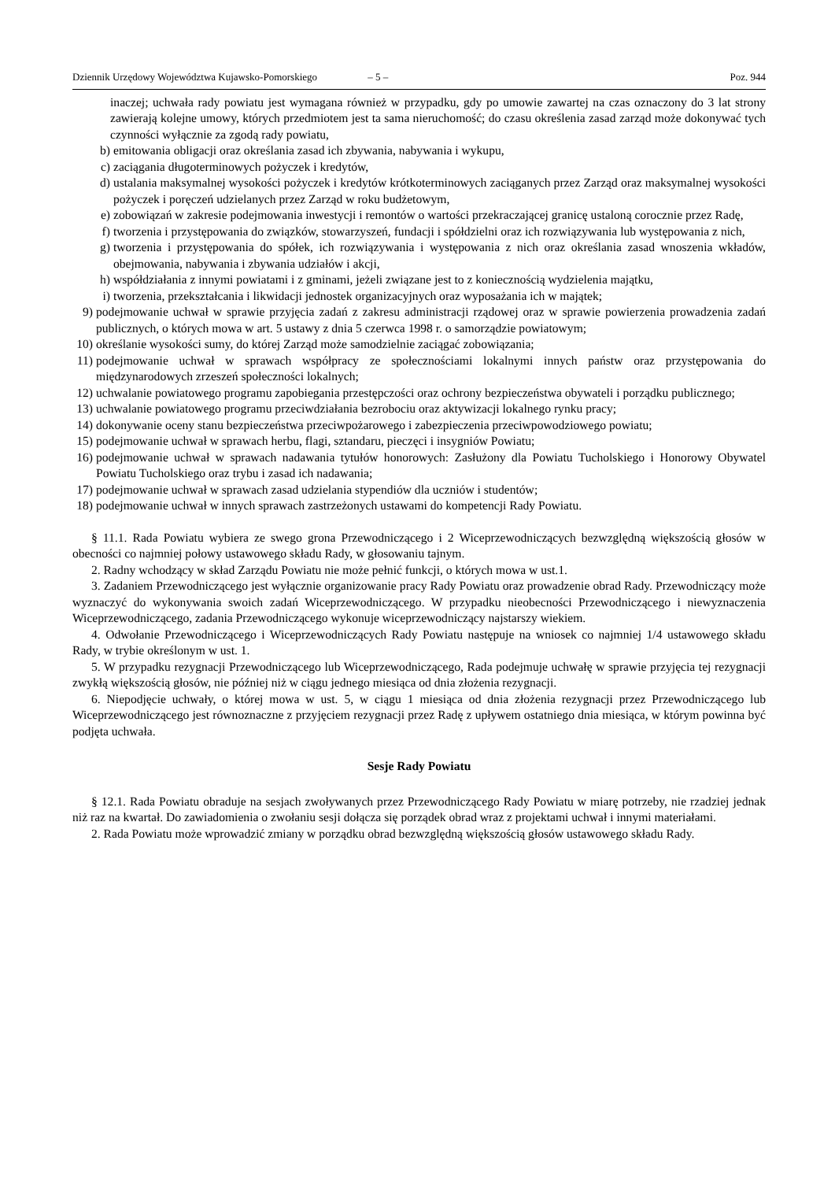Dziennik Urzędowy Województwa Kujawsko-Pomorskiego – 5 – Poz. 944
inaczej; uchwała rady powiatu jest wymagana również w przypadku, gdy po umowie zawartej na czas oznaczony do 3 lat strony zawierają kolejne umowy, których przedmiotem jest ta sama nieruchomość; do czasu określenia zasad zarząd może dokonywać tych czynności wyłącznie za zgodą rady powiatu,
b) emitowania obligacji oraz określania zasad ich zbywania, nabywania i wykupu,
c) zaciągania długoterminowych pożyczek i kredytów,
d) ustalania maksymalnej wysokości pożyczek i kredytów krótkoterminowych zaciąganych przez Zarząd oraz maksymalnej wysokości pożyczek i poręczeń udzielanych przez Zarząd w roku budżetowym,
e) zobowiązań w zakresie podejmowania inwestycji i remontów o wartości przekraczającej granicę ustaloną corocznie przez Radę,
f) tworzenia i przystępowania do związków, stowarzyszeń, fundacji i spółdzielni oraz ich rozwiązywania lub występowania z nich,
g) tworzenia i przystępowania do spółek, ich rozwiązywania i występowania z nich oraz określania zasad wnoszenia wkładów, obejmowania, nabywania i zbywania udziałów i akcji,
h) współdziałania z innymi powiatami i z gminami, jeżeli związane jest to z koniecznością wydzielenia majątku,
i) tworzenia, przekształcania i likwidacji jednostek organizacyjnych oraz wyposażania ich w majątek;
9) podejmowanie uchwał w sprawie przyjęcia zadań z zakresu administracji rządowej oraz w sprawie powierzenia prowadzenia zadań publicznych, o których mowa w art. 5 ustawy z dnia 5 czerwca 1998 r. o samorządzie powiatowym;
10) określanie wysokości sumy, do której Zarząd może samodzielnie zaciągać zobowiązania;
11) podejmowanie uchwał w sprawach współpracy ze społecznościami lokalnymi innych państw oraz przystępowania do międzynarodowych zrzeszeń społeczności lokalnych;
12) uchwalanie powiatowego programu zapobiegania przestępczości oraz ochrony bezpieczeństwa obywateli i porządku publicznego;
13) uchwalanie powiatowego programu przeciwdziałania bezrobociu oraz aktywizacji lokalnego rynku pracy;
14) dokonywanie oceny stanu bezpieczeństwa przeciwpożarowego i zabezpieczenia przeciwpowodziowego powiatu;
15) podejmowanie uchwał w sprawach herbu, flagi, sztandaru, pieczęci i insygniów Powiatu;
16) podejmowanie uchwał w sprawach nadawania tytułów honorowych: Zasłużony dla Powiatu Tucholskiego i Honorowy Obywatel Powiatu Tucholskiego oraz trybu i zasad ich nadawania;
17) podejmowanie uchwał w sprawach zasad udzielania stypendiów dla uczniów i studentów;
18) podejmowanie uchwał w innych sprawach zastrzeżonych ustawami do kompetencji Rady Powiatu.
§ 11.1. Rada Powiatu wybiera ze swego grona Przewodniczącego i 2 Wiceprzewodniczących bezwzględną większością głosów w obecności co najmniej połowy ustawowego składu Rady, w głosowaniu tajnym.
2. Radny wchodzący w skład Zarządu Powiatu nie może pełnić funkcji, o których mowa w ust.1.
3. Zadaniem Przewodniczącego jest wyłącznie organizowanie pracy Rady Powiatu oraz prowadzenie obrad Rady. Przewodniczący może wyznaczyć do wykonywania swoich zadań Wiceprzewodniczącego. W przypadku nieobecności Przewodniczącego i niewyznaczenia Wiceprzewodniczącego, zadania Przewodniczącego wykonuje wiceprzewodniczący najstarszy wiekiem.
4. Odwołanie Przewodniczącego i Wiceprzewodniczących Rady Powiatu następuje na wniosek co najmniej 1/4 ustawowego składu Rady, w trybie określonym w ust. 1.
5. W przypadku rezygnacji Przewodniczącego lub Wiceprzewodniczącego, Rada podejmuje uchwałę w sprawie przyjęcia tej rezygnacji zwykłą większością głosów, nie później niż w ciągu jednego miesiąca od dnia złożenia rezygnacji.
6. Niepodjęcie uchwały, o której mowa w ust. 5, w ciągu 1 miesiąca od dnia złożenia rezygnacji przez Przewodniczącego lub Wiceprzewodniczącego jest równoznaczne z przyjęciem rezygnacji przez Radę z upływem ostatniego dnia miesiąca, w którym powinna być podjęta uchwała.
Sesje Rady Powiatu
§ 12.1. Rada Powiatu obraduje na sesjach zwoływanych przez Przewodniczącego Rady Powiatu w miarę potrzeby, nie rzadziej jednak niż raz na kwartał. Do zawiadomienia o zwołaniu sesji dołącza się porządek obrad wraz z projektami uchwał i innymi materiałami.
2. Rada Powiatu może wprowadzić zmiany w porządku obrad bezwzględną większością głosów ustawowego składu Rady.